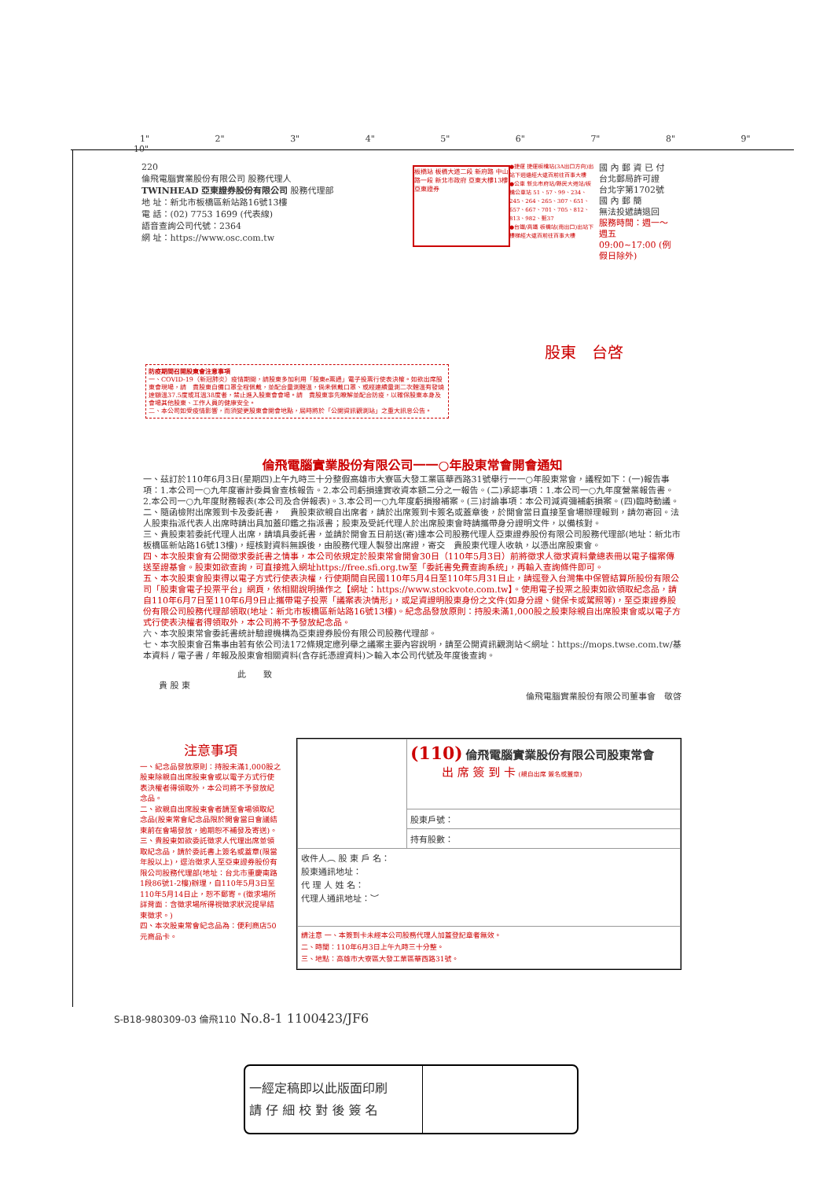1" 2" 3" 4" 5" 6" 7" 8" 9" 10"
220
倫飛電腦實業股份有限公司 股務代理人
TWINHEAD 亞東證券股份有限公司 股務代理部
地 址：新北市板橋區新站路16號13樓
電 話：(02) 7753 1699 (代表線)
語音查詢公司代號：2364
網 址：https://www.osc.com.tw
板橋站 板橋大道二段 新府路 中山路一段 新北市政府 亞東大樓13樓 亞東證券
●捷運 捷運板橋站(3A出口方向)出站下週邊經大遠百前往百事大樓
●公車 新北市府站/縣民大道站/板橋公車站 51、57、99、234、245、264、265、307、651、657、667、701、705、812、813、982、藍37
●台鐵/高鐵 板橋站(南出口)出站下樓梯經大遠百前往百事大樓
國 內 郵 資 已 付
台北郵局許可證
台北字第1702號
國 內 郵 簡
無法投遞請退回
服務時間：週一～週五 09:00~17:00 (例假日除外)
股東　台啓
防疫期間召開股東會注意事項
一、COVID-19（新冠肺炎）疫情期間，請股東多加利用「股東e票通」電子投票行使表決權。如欲出席股東會現場，請　貴股東自備口罩全程佩戴，並配合量測體溫，倘未佩戴口罩、或經連續量測二次體溫有發燒達額溫37.5度或耳溫38度者，禁止進入股東會會場。請　貴股東事先瞭解並配合防疫，以確保股東本身及會場其他股東、工作人員的健康安全。
二、本公司如受疫情影響，而須變更股東會開會地點，屆時將於「公開資訊觀測站」之重大訊息公告。
倫飛電腦實業股份有限公司一一○年股東常會開會通知
一、茲訂於110年6月3日(星期四)上午九時三十分整假高雄市大寮區大發工業區華西路31號舉行一一○年股東常會，議程如下：(一)報告事項：1.本公司一○九年度審計委員會查核報告。2.本公司虧損達實收資本額二分之一報告。(二)承認事項：1.本公司一○九年度營業報告書。2.本公司一○九年度財務報表(本公司及合併報表)。3.本公司一○九年度虧損撥補案。(三)討論事項：本公司減資彌補虧損案。(四)臨時動議。
二、隨函檢附出席簽到卡及委託書，　貴股東欲親自出席者，請於出席簽到卡簽名或蓋章後，於開會當日直接至會場辦理報到，請勿寄回。法人股東指派代表人出席時請出具加蓋印鑑之指派書；股東及受託代理人於出席股東會時請攜帶身分證明文件，以備核對。
三、貴股東若委託代理人出席，請填具委託書，並請於開會五日前送(寄)達本公司股務代理人亞東證券股份有限公司股務代理部(地址：新北市板橋區新站路16號13樓)，經核對資料無誤後，由股務代理人製發出席證，寄交　貴股東代理人收執，以憑出席股東會。
四、本次股東會有公開徵求委託書之情事，本公司依規定於股東常會開會30日（110年5月3日）前將徵求人徵求資料彙總表冊以電子檔案傳送至證基會。股東如欲查詢，可直接進入網址https://free.sfi.org.tw至「委託書免費查詢系統」，再輸入查詢條件即可。
五、本次股東會股東得以電子方式行使表決權，行使期間自民國110年5月4日至110年5月31日止，請逕登入台灣集中保管結算所股份有限公司「股東會電子投票平台」網頁，依相關說明操作之【網址：https://www.stockvote.com.tw】。使用電子投票之股東如欲領取紀念品，請自110年6月7日至110年6月9日止攜帶電子投票「議案表決情形」，或足資證明股東身份之文件(如身分證、健保卡或駕照等)，至亞東證券股份有限公司股務代理部領取(地址：新北市板橋區新站路16號13樓)。紀念品發放原則：持股未滿1,000股之股東除親自出席股東會或以電子方式行使表決權者得領取外，本公司將不予發放紀念品。
六、本次股東常會委託書統計驗證機構為亞東證券股份有限公司股務代理部。
七、本次股東會召集事由若有依公司法172條規定應列舉之議案主要內容說明，請至公開資訊觀測站＜網址：https://mops.twse.com.tw/基本資料 / 電子書 / 年報及股東會相關資料(含存託憑證資料)＞輸入本公司代號及年度後查詢。
此　　致
貴 股 東
倫飛電腦實業股份有限公司董事會　敬啓
注意事項
一、紀念品發放原則：持股未滿1,000股之股東除親自出席股東會或以電子方式行使表決權者得領取外，本公司將不予發放紀念品。
二、欲親自出席股東會者請至會場領取紀念品(股東常會紀念品限於開會當日會議結束前在會場發放，逾期恕不補發及寄送)。
三、貴股東如欲委託徵求人代理出席並領取紀念品，請於委託書上簽名或蓋章(限當年股以上)，逕治徵求人至亞東證券股份有限公司股務代理部(地址：台北市重慶南路1段86號1-2樓)辦理，自110年5月3日至110年5月14日止，恕不郵寄。(徵求場所詳背面：含徵求場所得視徵求狀況提早結束徵求。)
四、本次股東常會紀念品為：便利商店50元商品卡。
| | (110) 倫飛電腦實業股份有限公司股東常會 出 席 簽 到 卡 (親自出席 簽名或蓋章) |
| | 股東戶號： |
| | 持有股數： |
| 收件人︵ 股 東 戶 名： 股東通訊地址： 代 理 人 姓 名： 代理人通訊地址：︶ | |
| 請注意 一、本簽到卡未經本公司股務代理人加蓋登記章者無效。 二、時間：110年6月3日上午九時三十分整。 三、地點：高雄市大寮區大發工業區華西路31號。 | |
S-B18-980309-03 倫飛110 No.8-1 1100423/JF6
一經定稿即以此版面印刷
請 仔 細 校 對 後 簽 名